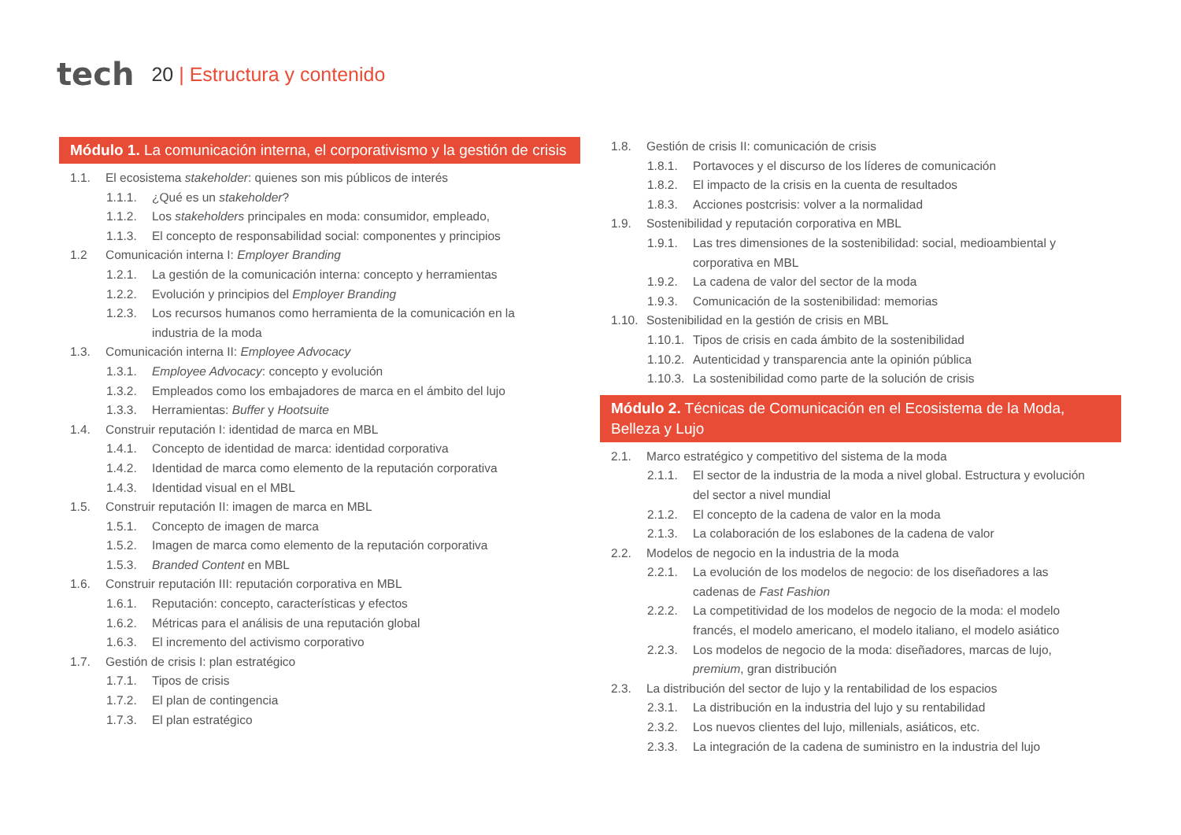tech
20 | Estructura y contenido
Módulo 1. La comunicación interna, el corporativismo y la gestión de crisis
1.1. El ecosistema stakeholder: quienes son mis públicos de interés
1.1.1. ¿Qué es un stakeholder?
1.1.2. Los stakeholders principales en moda: consumidor, empleado,
1.1.3. El concepto de responsabilidad social: componentes y principios
1.2 Comunicación interna I: Employer Branding
1.2.1. La gestión de la comunicación interna: concepto y herramientas
1.2.2. Evolución y principios del Employer Branding
1.2.3. Los recursos humanos como herramienta de la comunicación en la industria de la moda
1.3. Comunicación interna II: Employee Advocacy
1.3.1. Employee Advocacy: concepto y evolución
1.3.2. Empleados como los embajadores de marca en el ámbito del lujo
1.3.3. Herramientas: Buffer y Hootsuite
1.4. Construir reputación I: identidad de marca en MBL
1.4.1. Concepto de identidad de marca: identidad corporativa
1.4.2. Identidad de marca como elemento de la reputación corporativa
1.4.3. Identidad visual en el MBL
1.5. Construir reputación II: imagen de marca en MBL
1.5.1. Concepto de imagen de marca
1.5.2. Imagen de marca como elemento de la reputación corporativa
1.5.3. Branded Content en MBL
1.6. Construir reputación III: reputación corporativa en MBL
1.6.1. Reputación: concepto, características y efectos
1.6.2. Métricas para el análisis de una reputación global
1.6.3. El incremento del activismo corporativo
1.7. Gestión de crisis I: plan estratégico
1.7.1. Tipos de crisis
1.7.2. El plan de contingencia
1.7.3. El plan estratégico
1.8. Gestión de crisis II: comunicación de crisis
1.8.1. Portavoces y el discurso de los líderes de comunicación
1.8.2. El impacto de la crisis en la cuenta de resultados
1.8.3. Acciones postcrisis: volver a la normalidad
1.9. Sostenibilidad y reputación corporativa en MBL
1.9.1. Las tres dimensiones de la sostenibilidad: social, medioambiental y corporativa en MBL
1.9.2. La cadena de valor del sector de la moda
1.9.3. Comunicación de la sostenibilidad: memorias
1.10.
Sostenibilidad en la gestión de crisis en MBL
1.10.1.
Tipos de crisis en cada ámbito de la sostenibilidad
1.10.2.
Autenticidad y transparencia ante la opinión pública
1.10.3.
La sostenibilidad como parte de la solución de crisis
Módulo 2. Técnicas de Comunicación en el Ecosistema de la Moda, Belleza y Lujo
2.1. Marco estratégico y competitivo del sistema de la moda
2.1.1. El sector de la industria de la moda a nivel global. Estructura y evolución del sector a nivel mundial
2.1.2. El concepto de la cadena de valor en la moda
2.1.3. La colaboración de los eslabones de la cadena de valor
2.2. Modelos de negocio en la industria de la moda
2.2.1. La evolución de los modelos de negocio: de los diseñadores a las cadenas de Fast Fashion
2.2.2. La competitividad de los modelos de negocio de la moda: el modelo francés, el modelo americano, el modelo italiano, el modelo asiático
2.2.3. Los modelos de negocio de la moda: diseñadores, marcas de lujo, premium, gran distribución
2.3. La distribución del sector de lujo y la rentabilidad de los espacios
2.3.1. La distribución en la industria del lujo y su rentabilidad
2.3.2. Los nuevos clientes del lujo, millenials, asiáticos, etc.
2.3.3. La integración de la cadena de suministro en la industria del lujo